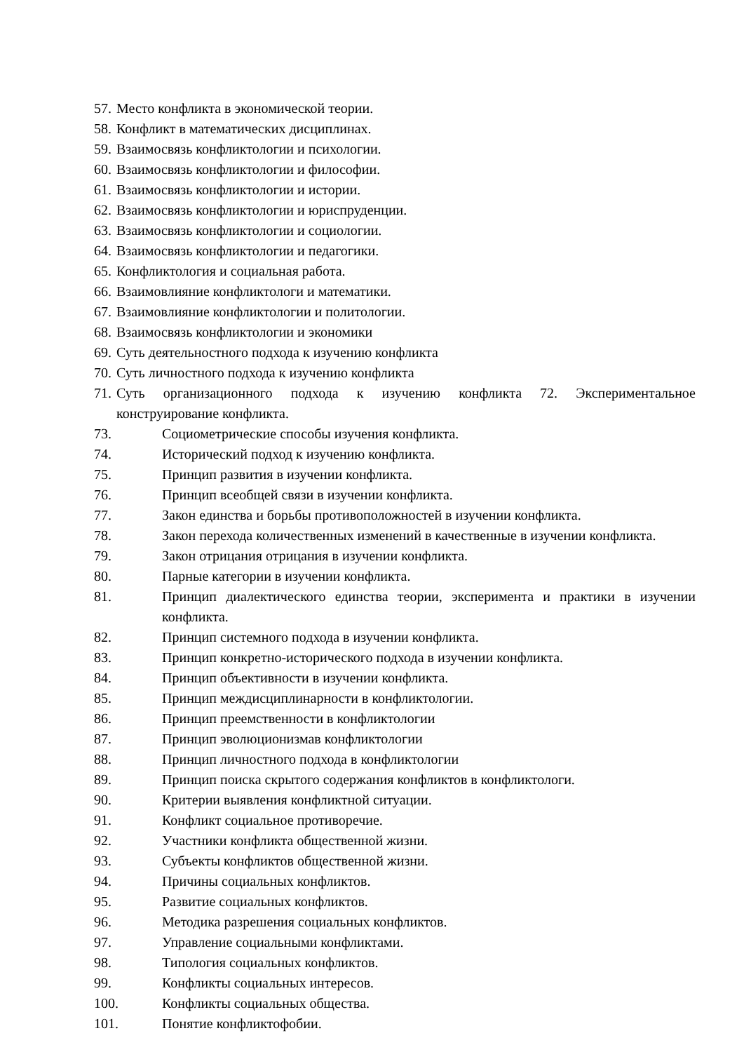57. Место конфликта в экономической теории.
58. Конфликт в математических дисциплинах.
59. Взаимосвязь конфликтологии и психологии.
60. Взаимосвязь конфликтологии и философии.
61. Взаимосвязь конфликтологии и истории.
62. Взаимосвязь конфликтологии и юриспруденции.
63. Взаимосвязь конфликтологии и социологии.
64. Взаимосвязь конфликтологии и педагогики.
65. Конфликтология и социальная работа.
66. Взаимовлияние конфликтологи и математики.
67. Взаимовлияние конфликтологии и политологии.
68. Взаимосвязь конфликтологии и экономики
69. Суть деятельностного подхода к изучению конфликта
70. Суть личностного подхода к изучению конфликта
71. Суть организационного подхода к изучению конфликта 72. Экспериментальное конструирование конфликта.
73. Социометрические способы изучения конфликта.
74. Исторический подход к изучению конфликта.
75. Принцип развития в изучении конфликта.
76. Принцип всеобщей связи в изучении конфликта.
77. Закон единства и борьбы противоположностей в изучении конфликта.
78. Закон перехода количественных изменений в качественные в изучении конфликта.
79. Закон отрицания отрицания в изучении конфликта.
80. Парные категории в изучении конфликта.
81. Принцип диалектического единства теории, эксперимента и практики в изучении конфликта.
82. Принцип системного подхода в изучении конфликта.
83. Принцип конкретно-исторического подхода в изучении конфликта.
84. Принцип объективности в изучении конфликта.
85. Принцип междисциплинарности в конфликтологии.
86. Принцип преемственности в конфликтологии
87. Принцип эволюционизмав конфликтологии
88. Принцип личностного подхода в конфликтологии
89. Принцип поиска скрытого содержания конфликтов в конфликтологи.
90. Критерии выявления конфликтной ситуации.
91. Конфликт социальное противоречие.
92. Участники конфликта общественной жизни.
93. Субъекты конфликтов общественной жизни.
94. Причины социальных конфликтов.
95. Развитие социальных конфликтов.
96. Методика разрешения социальных конфликтов.
97. Управление социальными конфликтами.
98. Типология социальных конфликтов.
99. Конфликты социальных интересов.
100. Конфликты социальных общества.
101. Понятие конфликтофобии.